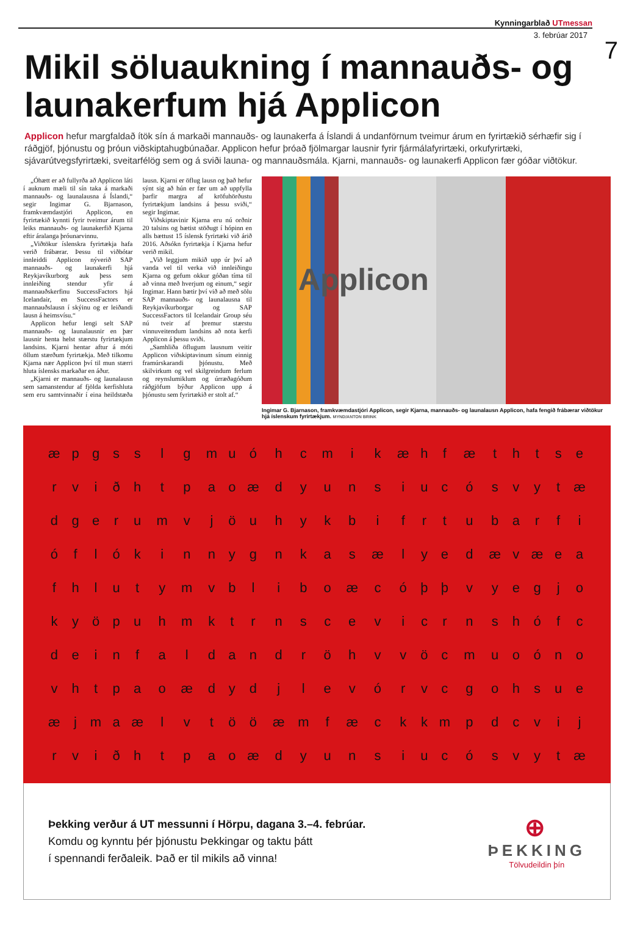Kynningarblað UTmessan
7
3. febrúar 2017
Mikil söluaukning í mannauðs- og launakerfum hjá Applicon
Applicon hefur margfaldað ítök sín á markaði mannauðs- og launakerfa á Íslandi á undanförnum tveimur árum en fyrirtækið sérhæfir sig í ráðgjöf, þjónustu og þróun viðskiptahugbúnaðar. Applicon hefur þróað fjölmargar lausnir fyrir fjármálafyrirtæki, orkufyrirtæki, sjávarútvegsfyrirtæki, sveitarfélög sem og á sviði launa- og mannauðsmála. Kjarni, mannauðs- og launakerfi Applicon fær góðar viðtökur.
„Óhætt er að fullyrða að Applicon láti í auknum mæli til sín taka á markaði mannauðs- og launalausna á Íslandi,“ segir Ingimar G. Bjarnason, framkvæmdastjóri Applicon, en fyrirtækið kynnti fyrir tveimur árum til leiks mannauðs- og launakerfið Kjarna eftir áralanga þróunarvinnu.
„Viðtökur íslenskra fyrirtækja hafa verið frábærar. Þessu til viðbótar innleiddi Applicon nýverið SAP mannauðs- og launakerfi hjá Reykjavíkurborg auk þess sem innleiðing stendur yfir á mannauðskerfinu SuccessFactors hjá Icelandair, en SuccessFactors er mannauðslausn í skýinu og er leiðandi lausn á heimsvísu.“
Applicon hefur lengi selt SAP mannauðs- og launalausnir en þær lausnir henta helst stærstu fyrirtækjum landsins. Kjarni hentar aftur á móti öllum stærðum fyrirtækja. Með tilkomu Kjarna nær Applicon því til mun stærri hluta íslensks markaðar en áður.
„Kjarni er mannauðs- og launalausn sem samanstendur af fjölda kerfishluta sem eru samtvinnaðir í eina heildstæða lausn. Kjarni er öflug lausn og það hefur sýnt sig að hún er fær um að uppfylla þarfir margra af kröfuhörðustu fyrirtækjum landsins á þessu sviði,“ segir Ingimar.
Viðskiptavinir Kjarna eru nú orðnir 20 talsins og bætist stöðugt í hópinn en alls bættust 15 íslensk fyrirtæki við árið 2016. Aðsókn fyrirtækja í Kjarna hefur verið mikil.
„Við leggjum mikið upp úr því að vanda vel til verka við innleiðingu Kjarna og gefum okkur góðan tíma til að vinna með hverjum og einum,“ segir Ingimar. Hann bætir því við að með sölu SAP mannauðs- og launalausna til Reykjavíkurborgar og SAP SuccessFactors til Icelandair Group séu nú tveir af þremur stærstu vinnuveitendum landsins að nota kerfi Applicon á þessu sviði.
„Samhliða öflugum lausnum veitir Applicon viðskiptavinum sínum einnig framúrskarandi þjónustu. Með skilvirkum og vel skilgreindum ferlum og reynslumiklum og úrræðagóðum ráðgjöfum býður Applicon upp á þjónustu sem fyrirtækið er stolt af.“
Applicon
Ingimar G. Bjarnason, framkvæmdastjóri Applicon, segir Kjarna, mannauðs- og launalausn Applicon, hafa fengið frábærar viðtökur hjá íslenskum fyrirtækjum. MYND/ANTON BRINK
| æ | p | g | s | s | l | g | m | u | ó | h | c | m | i | k | æ | h | f | æ | t | h | t | s | e |
| r | v | i | ð | h | t | p | a | o | æ | d | y | u | n | s | i | u | c | ó | s | v | y | t | æ |
| d | g | e | r | u | m | v | j | ö | u | h | y | k | b | i | f | r | t | u | b | a | r | f | i |
| ó | f | l | ó | k | i | n | n | y | g | n | k | a | s | æ | l | y | e | d | æ | v | æ | e | a |
| f | h | l | u | t | y | m | v | b | l | i | b | o | æ | c | ó | þ | þ | v | y | e | g | j | o |
| k | y | ö | p | u | h | m | k | t | r | n | s | c | e | v | i | c | r | n | s | h | ó | f | c |
| d | e | i | n | f | a | l | d | a | n | d | r | ö | h | v | v | ö | c | m | u | o | ó | n | o |
| v | h | t | p | a | o | æ | d | y | d | j | l | e | v | ó | r | v | c | g | o | h | s | u | e |
| æ | j | m | a | æ | l | v | t | ö | ö | æ | m | f | æ | c | k | k | m | p | d | c | v | i | j |
| r | v | i | ð | h | t | p | a | o | æ | d | y | u | n | s | i | u | c | ó | s | v | y | t | æ |
Þekking verður á UT messunni í Hörpu, dagana 3.–4. febrúar.
Komdu og kynntu þér þjónustu Þekkingar og taktu þátt
í spennandi ferðaleik. Það er til mikils að vinna!
⊕
ÞEKKING
Tölvudeildin þín